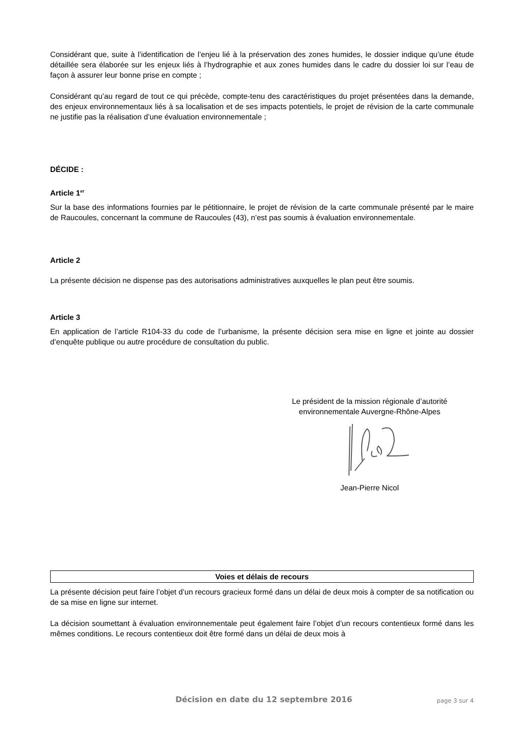Considérant que, suite à l’identification de l’enjeu lié à la préservation des zones humides, le dossier indique qu’une étude détaillée sera élaborée sur les enjeux liés à l’hydrographie et aux zones humides dans le cadre du dossier loi sur l’eau de façon à assurer leur bonne prise en compte ;
Considérant qu’au regard de tout ce qui précède, compte-tenu des caractéristiques du projet présentées dans la demande, des enjeux environnementaux liés à sa localisation et de ses impacts potentiels, le projet de révision de la carte communale ne justifie pas la réalisation d’une évaluation environnementale ;
DÉCIDE :
Article 1<sup>er</sup>
Sur la base des informations fournies par le pétitionnaire, le projet de révision de la carte communale présenté par le maire de Raucoules, concernant la commune de Raucoules (43), n’est pas soumis à évaluation environnementale.
Article 2
La présente décision ne dispense pas des autorisations administratives auxquelles le plan peut être soumis.
Article 3
En application de l’article R104-33 du code de l’urbanisme, la présente décision sera mise en ligne et jointe au dossier d’enquête publique ou autre procédure de consultation du public.
Le président de la mission régionale d’autorité environnementale Auvergne-Rhône-Alpes
Jean-Pierre Nicol
Voies et délais de recours
La présente décision peut faire l’objet d’un recours gracieux formé dans un délai de deux mois à compter de sa notification ou de sa mise en ligne sur internet.
La décision soumettant à évaluation environnementale peut également faire l’objet d’un recours contentieux formé dans les mêmes conditions. Le recours contentieux doit être formé dans un délai de deux mois à
Décision en date du 12 septembre 2016 page 3 sur 4